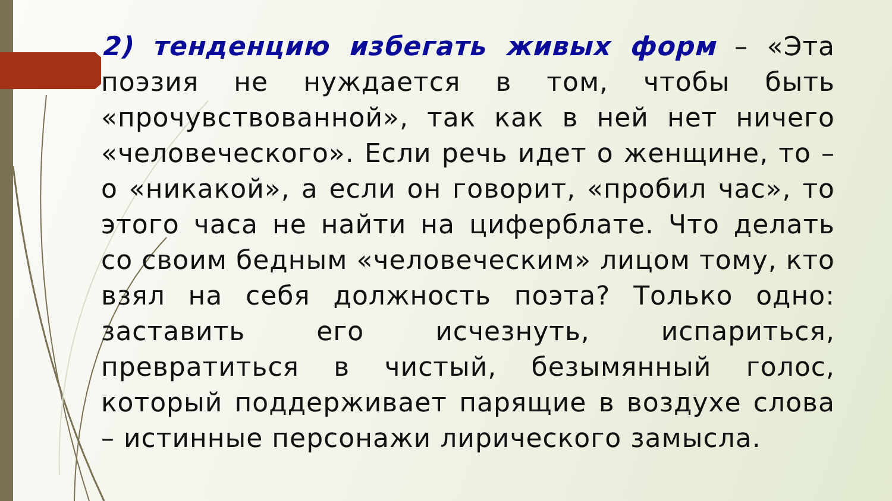2) тенденцию избегать живых форм – «Эта поэзия не нуждается в том, чтобы быть «прочувствованной», так как в ней нет ничего «человеческого». Если речь идет о женщине, то – о «никакой», а если он говорит, «пробил час», то этого часа не найти на циферблате. Что делать со своим бедным «человеческим» лицом тому, кто взял на себя должность поэта? Только одно: заставить его исчезнуть, испариться, превратиться в чистый, безымянный голос, который поддерживает парящие в воздухе слова – истинные персонажи лирического замысла.